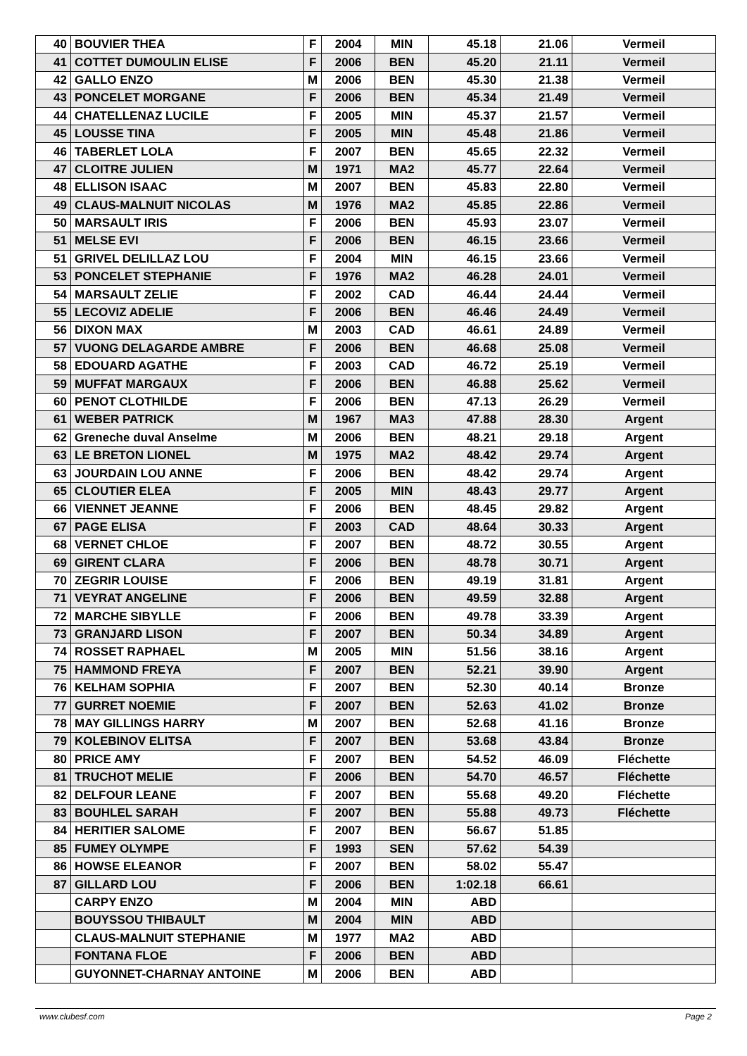| 40 | BOUVIER THEA | F | 2004 | MIN | 45.18 | 21.06 | Vermeil |
| 41 | COTTET DUMOULIN ELISE | F | 2006 | BEN | 45.20 | 21.11 | Vermeil |
| 42 | GALLO ENZO | M | 2006 | BEN | 45.30 | 21.38 | Vermeil |
| 43 | PONCELET MORGANE | F | 2006 | BEN | 45.34 | 21.49 | Vermeil |
| 44 | CHATELLENAZ LUCILE | F | 2005 | MIN | 45.37 | 21.57 | Vermeil |
| 45 | LOUSSE TINA | F | 2005 | MIN | 45.48 | 21.86 | Vermeil |
| 46 | TABERLET LOLA | F | 2007 | BEN | 45.65 | 22.32 | Vermeil |
| 47 | CLOITRE JULIEN | M | 1971 | MA2 | 45.77 | 22.64 | Vermeil |
| 48 | ELLISON ISAAC | M | 2007 | BEN | 45.83 | 22.80 | Vermeil |
| 49 | CLAUS-MALNUIT NICOLAS | M | 1976 | MA2 | 45.85 | 22.86 | Vermeil |
| 50 | MARSAULT IRIS | F | 2006 | BEN | 45.93 | 23.07 | Vermeil |
| 51 | MELSE EVI | F | 2006 | BEN | 46.15 | 23.66 | Vermeil |
| 51 | GRIVEL DELILLAZ LOU | F | 2004 | MIN | 46.15 | 23.66 | Vermeil |
| 53 | PONCELET STEPHANIE | F | 1976 | MA2 | 46.28 | 24.01 | Vermeil |
| 54 | MARSAULT ZELIE | F | 2002 | CAD | 46.44 | 24.44 | Vermeil |
| 55 | LECOVIZ ADELIE | F | 2006 | BEN | 46.46 | 24.49 | Vermeil |
| 56 | DIXON MAX | M | 2003 | CAD | 46.61 | 24.89 | Vermeil |
| 57 | VUONG DELAGARDE AMBRE | F | 2006 | BEN | 46.68 | 25.08 | Vermeil |
| 58 | EDOUARD AGATHE | F | 2003 | CAD | 46.72 | 25.19 | Vermeil |
| 59 | MUFFAT MARGAUX | F | 2006 | BEN | 46.88 | 25.62 | Vermeil |
| 60 | PENOT CLOTHILDE | F | 2006 | BEN | 47.13 | 26.29 | Vermeil |
| 61 | WEBER PATRICK | M | 1967 | MA3 | 47.88 | 28.30 | Argent |
| 62 | Greneche duval Anselme | M | 2006 | BEN | 48.21 | 29.18 | Argent |
| 63 | LE BRETON LIONEL | M | 1975 | MA2 | 48.42 | 29.74 | Argent |
| 63 | JOURDAIN LOU ANNE | F | 2006 | BEN | 48.42 | 29.74 | Argent |
| 65 | CLOUTIER ELEA | F | 2005 | MIN | 48.43 | 29.77 | Argent |
| 66 | VIENNET JEANNE | F | 2006 | BEN | 48.45 | 29.82 | Argent |
| 67 | PAGE ELISA | F | 2003 | CAD | 48.64 | 30.33 | Argent |
| 68 | VERNET CHLOE | F | 2007 | BEN | 48.72 | 30.55 | Argent |
| 69 | GIRENT CLARA | F | 2006 | BEN | 48.78 | 30.71 | Argent |
| 70 | ZEGRIR LOUISE | F | 2006 | BEN | 49.19 | 31.81 | Argent |
| 71 | VEYRAT ANGELINE | F | 2006 | BEN | 49.59 | 32.88 | Argent |
| 72 | MARCHE SIBYLLE | F | 2006 | BEN | 49.78 | 33.39 | Argent |
| 73 | GRANJARD LISON | F | 2007 | BEN | 50.34 | 34.89 | Argent |
| 74 | ROSSET RAPHAEL | M | 2005 | MIN | 51.56 | 38.16 | Argent |
| 75 | HAMMOND FREYA | F | 2007 | BEN | 52.21 | 39.90 | Argent |
| 76 | KELHAM SOPHIA | F | 2007 | BEN | 52.30 | 40.14 | Bronze |
| 77 | GURRET NOEMIE | F | 2007 | BEN | 52.63 | 41.02 | Bronze |
| 78 | MAY GILLINGS HARRY | M | 2007 | BEN | 52.68 | 41.16 | Bronze |
| 79 | KOLEBINOV ELITSA | F | 2007 | BEN | 53.68 | 43.84 | Bronze |
| 80 | PRICE AMY | F | 2007 | BEN | 54.52 | 46.09 | Fléchette |
| 81 | TRUCHOT MELIE | F | 2006 | BEN | 54.70 | 46.57 | Fléchette |
| 82 | DELFOUR LEANE | F | 2007 | BEN | 55.68 | 49.20 | Fléchette |
| 83 | BOUHLEL SARAH | F | 2007 | BEN | 55.88 | 49.73 | Fléchette |
| 84 | HERITIER SALOME | F | 2007 | BEN | 56.67 | 51.85 | |
| 85 | FUMEY OLYMPE | F | 1993 | SEN | 57.62 | 54.39 | |
| 86 | HOWSE ELEANOR | F | 2007 | BEN | 58.02 | 55.47 | |
| 87 | GILLARD LOU | F | 2006 | BEN | 1:02.18 | 66.61 | |
| | CARPY ENZO | M | 2004 | MIN | ABD | | |
| | BOUYSSOU THIBAULT | M | 2004 | MIN | ABD | | |
| | CLAUS-MALNUIT STEPHANIE | M | 1977 | MA2 | ABD | | |
| | FONTANA FLOE | F | 2006 | BEN | ABD | | |
| | GUYONNET-CHARNAY ANTOINE | M | 2006 | BEN | ABD | | |
www.clubesf.com Page 2